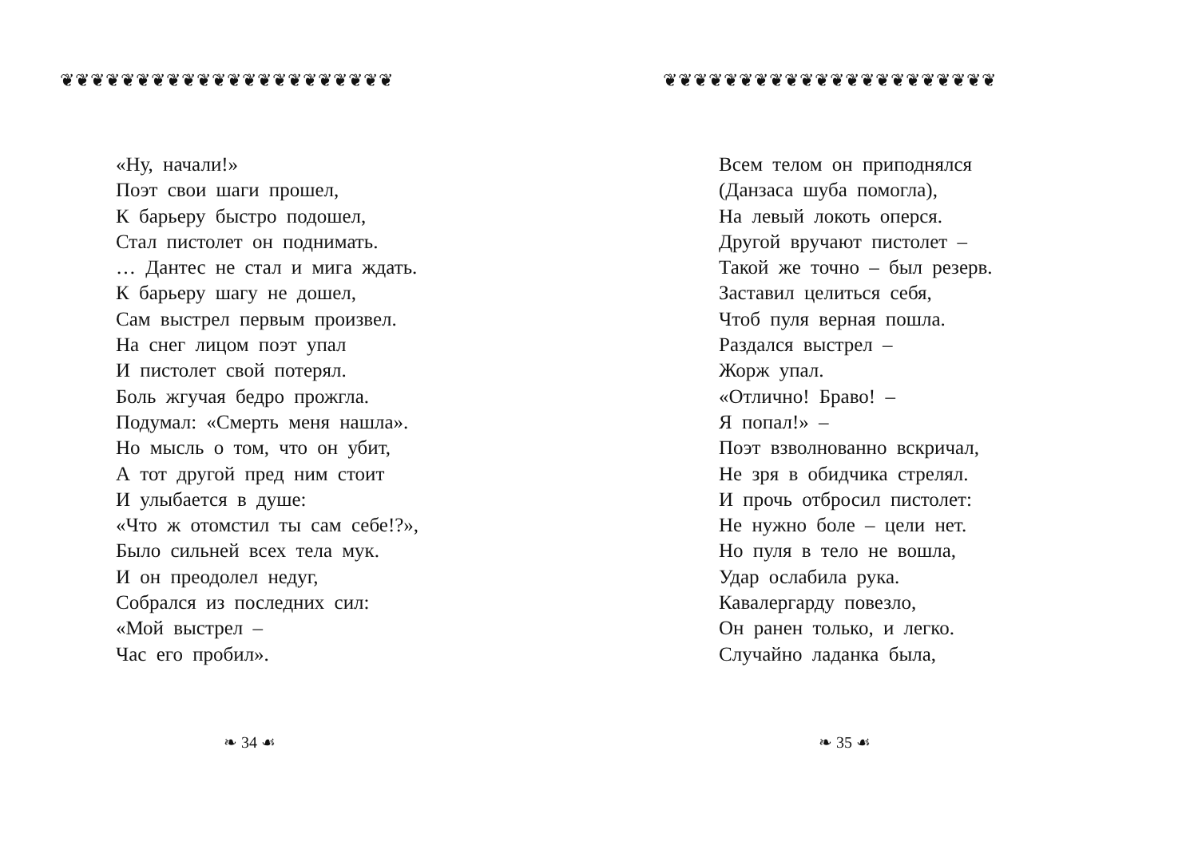❦❦❦❦❦❦❦❦❦❦❦❦❦❦❦❦❦❦❦❦❦❦
«Ну, начали!»
Поэт свои шаги прошел,
К барьеру быстро подошел,
Стал пистолет он поднимать.
… Дантес не стал и мига ждать.
К барьеру шагу не дошел,
Сам выстрел первым произвел.
На снег лицом поэт упал
И пистолет свой потерял.
Боль жгучая бедро прожгла.
Подумал: «Смерть меня нашла».
Но мысль о том, что он убит,
А тот другой пред ним стоит
И улыбается в душе:
«Что ж отомстил ты сам себе!?»,
Было сильней всех тела мук.
И он преодолел недуг,
Собрался из последних сил:
«Мой выстрел –
Час его пробил».
❧ 34 ☙
❦❦❦❦❦❦❦❦❦❦❦❦❦❦❦❦❦❦❦❦❦❦
Всем телом он приподнялся
(Данзаса шуба помогла),
На левый локоть оперся.
Другой вручают пистолет –
Такой же точно – был резерв.
Заставил целиться себя,
Чтоб пуля верная пошла.
Раздался выстрел –
Жорж упал.
«Отлично! Браво! –
Я попал!» –
Поэт взволнованно вскричал,
Не зря в обидчика стрелял.
И прочь отбросил пистолет:
Не нужно боле – цели нет.
Но пуля в тело не вошла,
Удар ослабила рука.
Кавалергарду повезло,
Он ранен только, и легко.
Случайно ладанка была,
❧ 35 ☙